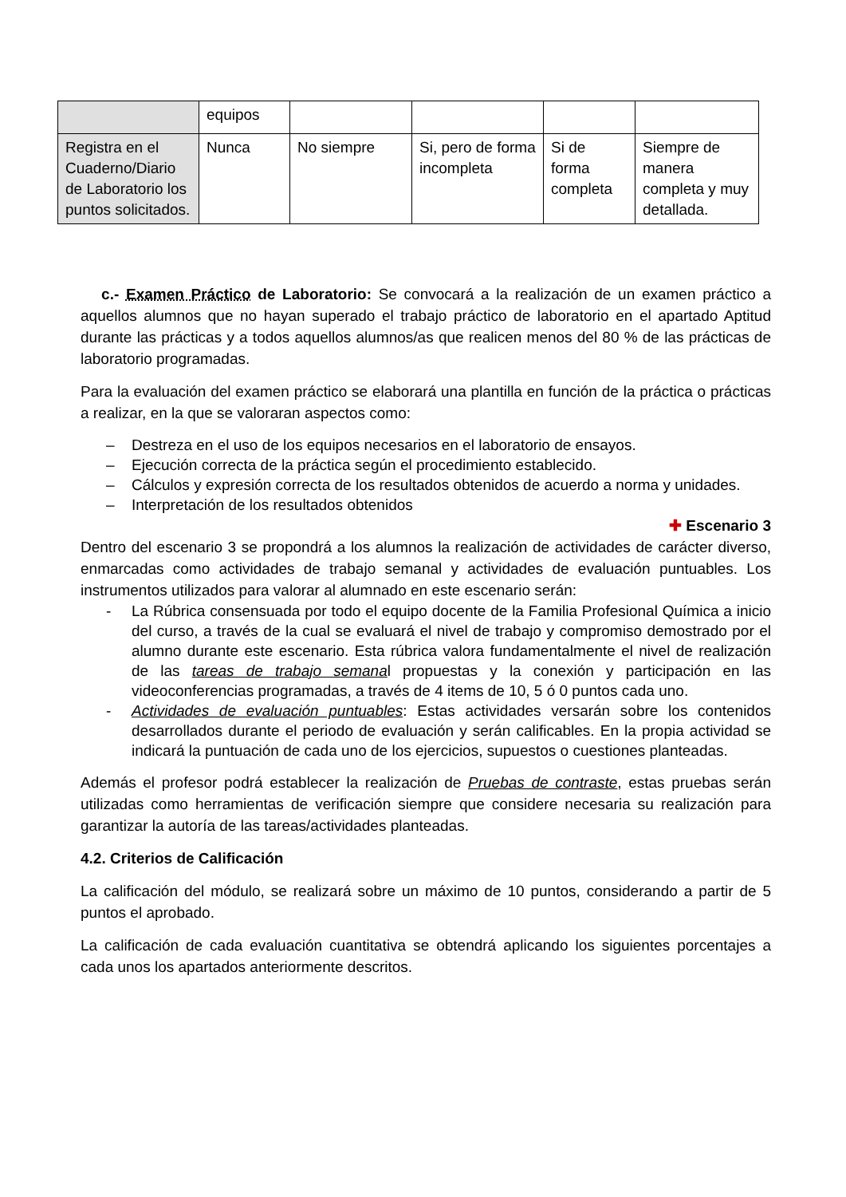| | equipos | | | | |
| Registra en el Cuaderno/Diario de Laboratorio los puntos solicitados. | Nunca | No siempre | Si, pero de forma incompleta | Si de forma completa | Siempre de manera completa y muy detallada. |
c.- Examen Práctico de Laboratorio: Se convocará a la realización de un examen práctico a aquellos alumnos que no hayan superado el trabajo práctico de laboratorio en el apartado Aptitud durante las prácticas y a todos aquellos alumnos/as que realicen menos del 80 % de las prácticas de laboratorio programadas.
Para la evaluación del examen práctico se elaborará una plantilla en función de la práctica o prácticas a realizar, en la que se valoraran aspectos como:
– Destreza en el uso de los equipos necesarios en el laboratorio de ensayos.
– Ejecución correcta de la práctica según el procedimiento establecido.
– Cálculos y expresión correcta de los resultados obtenidos de acuerdo a norma y unidades.
– Interpretación de los resultados obtenidos
✚ Escenario 3
Dentro del escenario 3 se propondrá a los alumnos la realización de actividades de carácter diverso, enmarcadas como actividades de trabajo semanal y actividades de evaluación puntuables. Los instrumentos utilizados para valorar al alumnado en este escenario serán:
- La Rúbrica consensuada por todo el equipo docente de la Familia Profesional Química a inicio del curso, a través de la cual se evaluará el nivel de trabajo y compromiso demostrado por el alumno durante este escenario. Esta rúbrica valora fundamentalmente el nivel de realización de las tareas de trabajo semanal propuestas y la conexión y participación en las videoconferencias programadas, a través de 4 items de 10, 5 ó 0 puntos cada uno.
- Actividades de evaluación puntuables: Estas actividades versarán sobre los contenidos desarrollados durante el periodo de evaluación y serán calificables. En la propia actividad se indicará la puntuación de cada uno de los ejercicios, supuestos o cuestiones planteadas.
Además el profesor podrá establecer la realización de Pruebas de contraste, estas pruebas serán utilizadas como herramientas de verificación siempre que considere necesaria su realización para garantizar la autoría de las tareas/actividades planteadas.
4.2. Criterios de Calificación
La calificación del módulo, se realizará sobre un máximo de 10 puntos, considerando a partir de 5 puntos el aprobado.
La calificación de cada evaluación cuantitativa se obtendrá aplicando los siguientes porcentajes a cada unos los apartados anteriormente descritos.